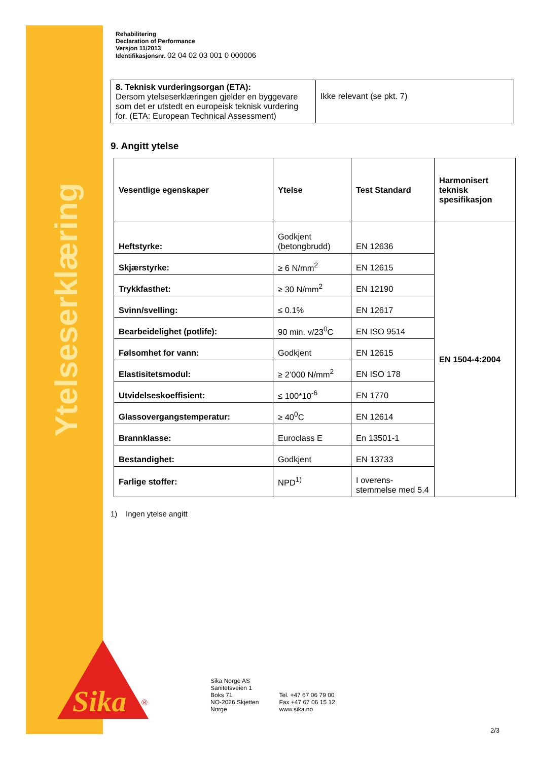Ytelseserklæring
Rehabilitering
Declaration of Performance
Versjon 11/2013
Identifikasjonsnr. 02 04 02 03 001 0 000006
| 8. Teknisk vurderingsorgan (ETA): Dersom ytelseserklæringen gjelder en byggevare som det er utstedt en europeisk teknisk vurdering for. (ETA: European Technical Assessment) | Ikke relevant (se pkt. 7) |
9. Angitt ytelse
| Vesentlige egenskaper | Ytelse | Test Standard | Harmonisert teknisk spesifikasjon |
| --- | --- | --- | --- |
| Heftstyrke: | Godkjent (betongbrudd) | EN 12636 | EN 1504-4:2004 |
| Skjærstyrke: | ≥ 6 N/mm<sup>2</sup> | EN 12615 | |
| Trykkfasthet: | ≥ 30 N/mm<sup>2</sup> | EN 12190 | |
| Svinn/svelling: | ≤ 0.1% | EN 12617 | |
| Bearbeidelighet (potlife): | 90 min. v/23<sup>0</sup>C | EN ISO 9514 | |
| Følsomhet for vann: | Godkjent | EN 12615 | |
| Elastisitetsmodul: | ≥ 2’000 N/mm<sup>2</sup> | EN ISO 178 | |
| Utvidelseskoeffisient: | ≤ 100*10<sup>-6</sup> | EN 1770 | |
| Glassovergangstemperatur: | ≥ 40<sup>0</sup>C | EN 12614 | |
| Brannklasse: | Euroclass E | En 13501-1 | |
| Bestandighet: | Godkjent | EN 13733 | |
| Farlige stoffer: | NPD<sup>1)</sup> | I overens-stemmelse med 5.4 | |
1) Ingen ytelse angitt
Sika
®
Sika Norge AS
Sanitetsveien 1
Boks 71
NO-2026 Skjetten
Norge
Tel. +47 67 06 79 00
Fax +47 67 06 15 12
www.sika.no
2/3